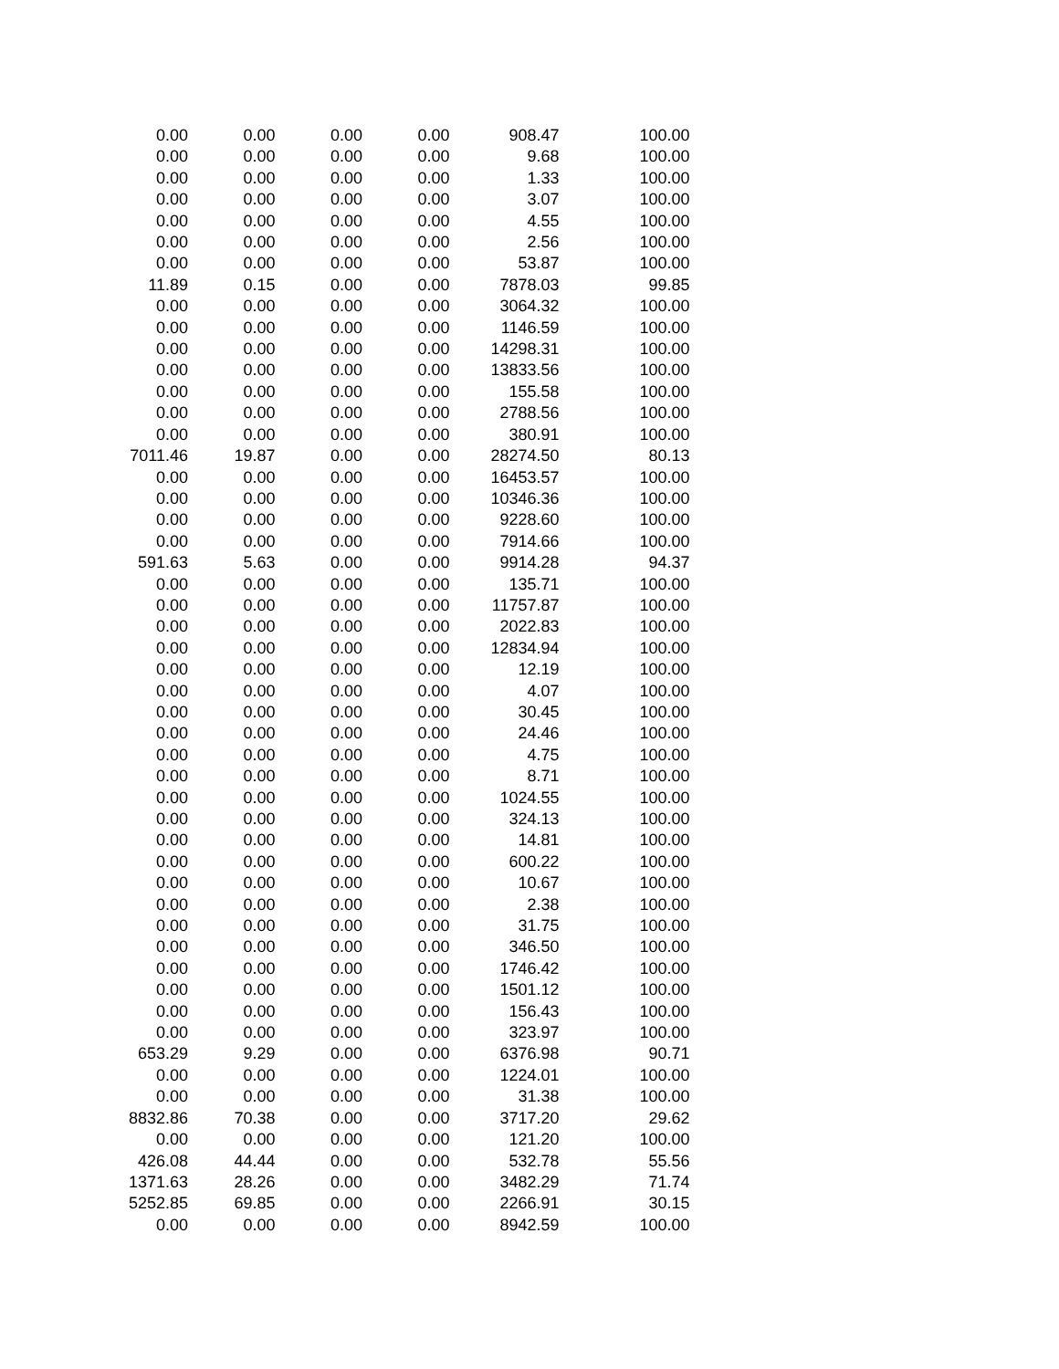| 0.00 | 0.00 | 0.00 | 0.00 | 908.47 | 100.00 |
| 0.00 | 0.00 | 0.00 | 0.00 | 9.68 | 100.00 |
| 0.00 | 0.00 | 0.00 | 0.00 | 1.33 | 100.00 |
| 0.00 | 0.00 | 0.00 | 0.00 | 3.07 | 100.00 |
| 0.00 | 0.00 | 0.00 | 0.00 | 4.55 | 100.00 |
| 0.00 | 0.00 | 0.00 | 0.00 | 2.56 | 100.00 |
| 0.00 | 0.00 | 0.00 | 0.00 | 53.87 | 100.00 |
| 11.89 | 0.15 | 0.00 | 0.00 | 7878.03 | 99.85 |
| 0.00 | 0.00 | 0.00 | 0.00 | 3064.32 | 100.00 |
| 0.00 | 0.00 | 0.00 | 0.00 | 1146.59 | 100.00 |
| 0.00 | 0.00 | 0.00 | 0.00 | 14298.31 | 100.00 |
| 0.00 | 0.00 | 0.00 | 0.00 | 13833.56 | 100.00 |
| 0.00 | 0.00 | 0.00 | 0.00 | 155.58 | 100.00 |
| 0.00 | 0.00 | 0.00 | 0.00 | 2788.56 | 100.00 |
| 0.00 | 0.00 | 0.00 | 0.00 | 380.91 | 100.00 |
| 7011.46 | 19.87 | 0.00 | 0.00 | 28274.50 | 80.13 |
| 0.00 | 0.00 | 0.00 | 0.00 | 16453.57 | 100.00 |
| 0.00 | 0.00 | 0.00 | 0.00 | 10346.36 | 100.00 |
| 0.00 | 0.00 | 0.00 | 0.00 | 9228.60 | 100.00 |
| 0.00 | 0.00 | 0.00 | 0.00 | 7914.66 | 100.00 |
| 591.63 | 5.63 | 0.00 | 0.00 | 9914.28 | 94.37 |
| 0.00 | 0.00 | 0.00 | 0.00 | 135.71 | 100.00 |
| 0.00 | 0.00 | 0.00 | 0.00 | 11757.87 | 100.00 |
| 0.00 | 0.00 | 0.00 | 0.00 | 2022.83 | 100.00 |
| 0.00 | 0.00 | 0.00 | 0.00 | 12834.94 | 100.00 |
| 0.00 | 0.00 | 0.00 | 0.00 | 12.19 | 100.00 |
| 0.00 | 0.00 | 0.00 | 0.00 | 4.07 | 100.00 |
| 0.00 | 0.00 | 0.00 | 0.00 | 30.45 | 100.00 |
| 0.00 | 0.00 | 0.00 | 0.00 | 24.46 | 100.00 |
| 0.00 | 0.00 | 0.00 | 0.00 | 4.75 | 100.00 |
| 0.00 | 0.00 | 0.00 | 0.00 | 8.71 | 100.00 |
| 0.00 | 0.00 | 0.00 | 0.00 | 1024.55 | 100.00 |
| 0.00 | 0.00 | 0.00 | 0.00 | 324.13 | 100.00 |
| 0.00 | 0.00 | 0.00 | 0.00 | 14.81 | 100.00 |
| 0.00 | 0.00 | 0.00 | 0.00 | 600.22 | 100.00 |
| 0.00 | 0.00 | 0.00 | 0.00 | 10.67 | 100.00 |
| 0.00 | 0.00 | 0.00 | 0.00 | 2.38 | 100.00 |
| 0.00 | 0.00 | 0.00 | 0.00 | 31.75 | 100.00 |
| 0.00 | 0.00 | 0.00 | 0.00 | 346.50 | 100.00 |
| 0.00 | 0.00 | 0.00 | 0.00 | 1746.42 | 100.00 |
| 0.00 | 0.00 | 0.00 | 0.00 | 1501.12 | 100.00 |
| 0.00 | 0.00 | 0.00 | 0.00 | 156.43 | 100.00 |
| 0.00 | 0.00 | 0.00 | 0.00 | 323.97 | 100.00 |
| 653.29 | 9.29 | 0.00 | 0.00 | 6376.98 | 90.71 |
| 0.00 | 0.00 | 0.00 | 0.00 | 1224.01 | 100.00 |
| 0.00 | 0.00 | 0.00 | 0.00 | 31.38 | 100.00 |
| 8832.86 | 70.38 | 0.00 | 0.00 | 3717.20 | 29.62 |
| 0.00 | 0.00 | 0.00 | 0.00 | 121.20 | 100.00 |
| 426.08 | 44.44 | 0.00 | 0.00 | 532.78 | 55.56 |
| 1371.63 | 28.26 | 0.00 | 0.00 | 3482.29 | 71.74 |
| 5252.85 | 69.85 | 0.00 | 0.00 | 2266.91 | 30.15 |
| 0.00 | 0.00 | 0.00 | 0.00 | 8942.59 | 100.00 |